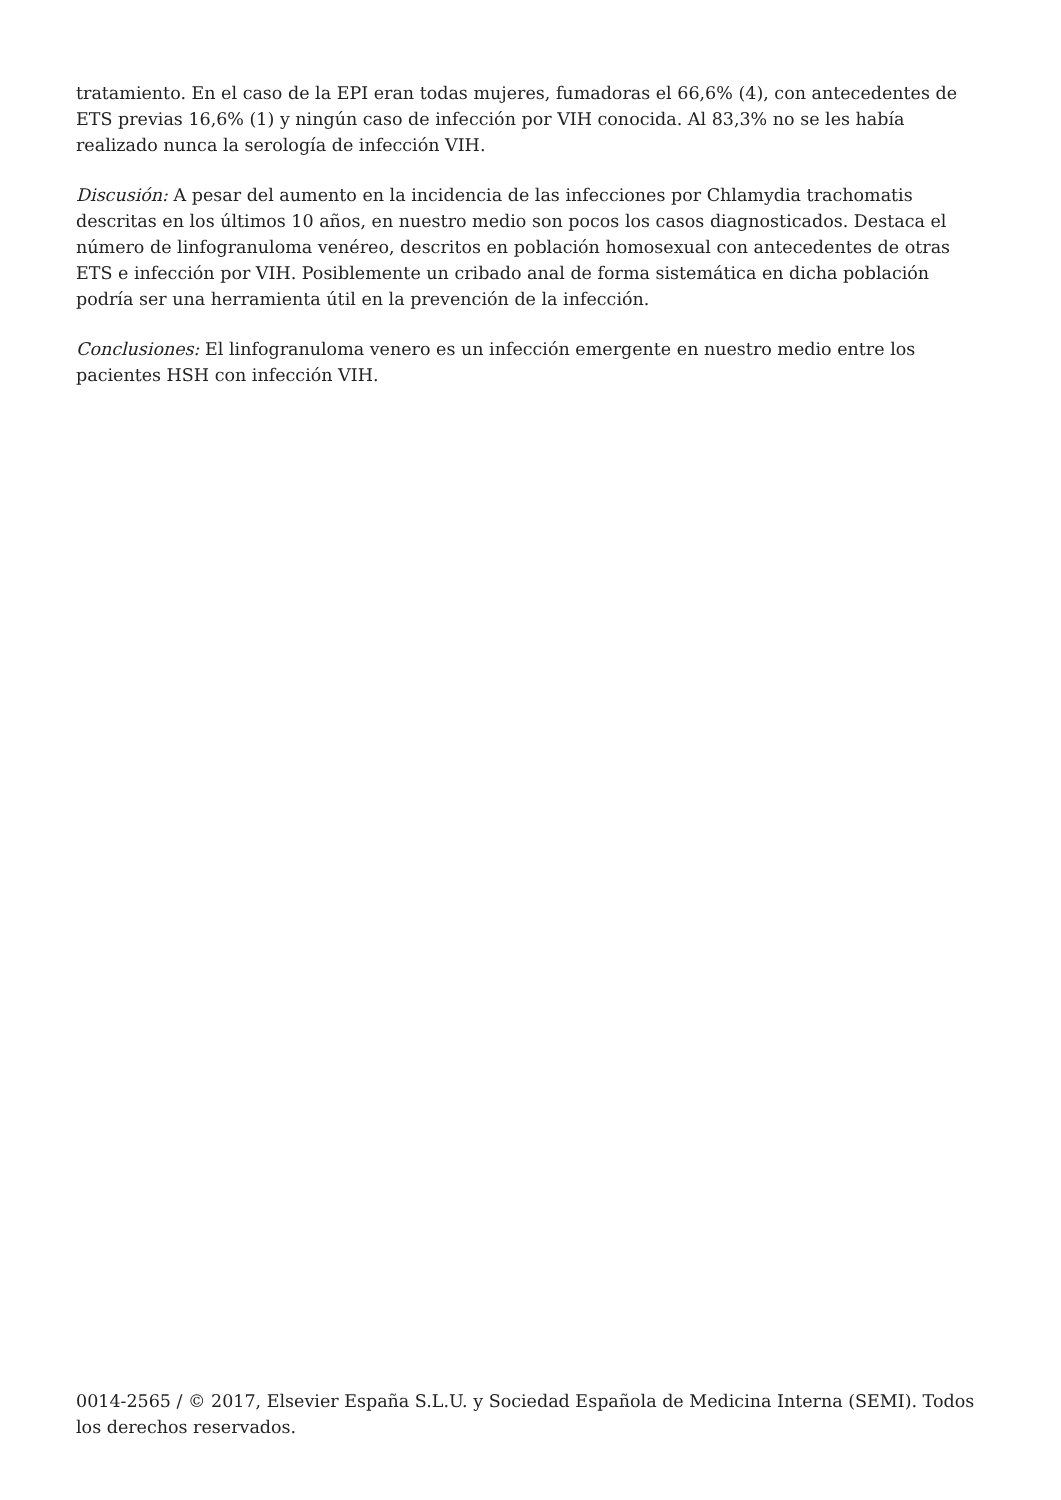tratamiento. En el caso de la EPI eran todas mujeres, fumadoras el 66,6% (4), con antecedentes de ETS previas 16,6% (1) y ningún caso de infección por VIH conocida. Al 83,3% no se les había realizado nunca la serología de infección VIH.
Discusión: A pesar del aumento en la incidencia de las infecciones por Chlamydia trachomatis descritas en los últimos 10 años, en nuestro medio son pocos los casos diagnosticados. Destaca el número de linfogranuloma venéreo, descritos en población homosexual con antecedentes de otras ETS e infección por VIH. Posiblemente un cribado anal de forma sistemática en dicha población podría ser una herramienta útil en la prevención de la infección.
Conclusiones: El linfogranuloma venero es un infección emergente en nuestro medio entre los pacientes HSH con infección VIH.
0014-2565 / © 2017, Elsevier España S.L.U. y Sociedad Española de Medicina Interna (SEMI). Todos los derechos reservados.